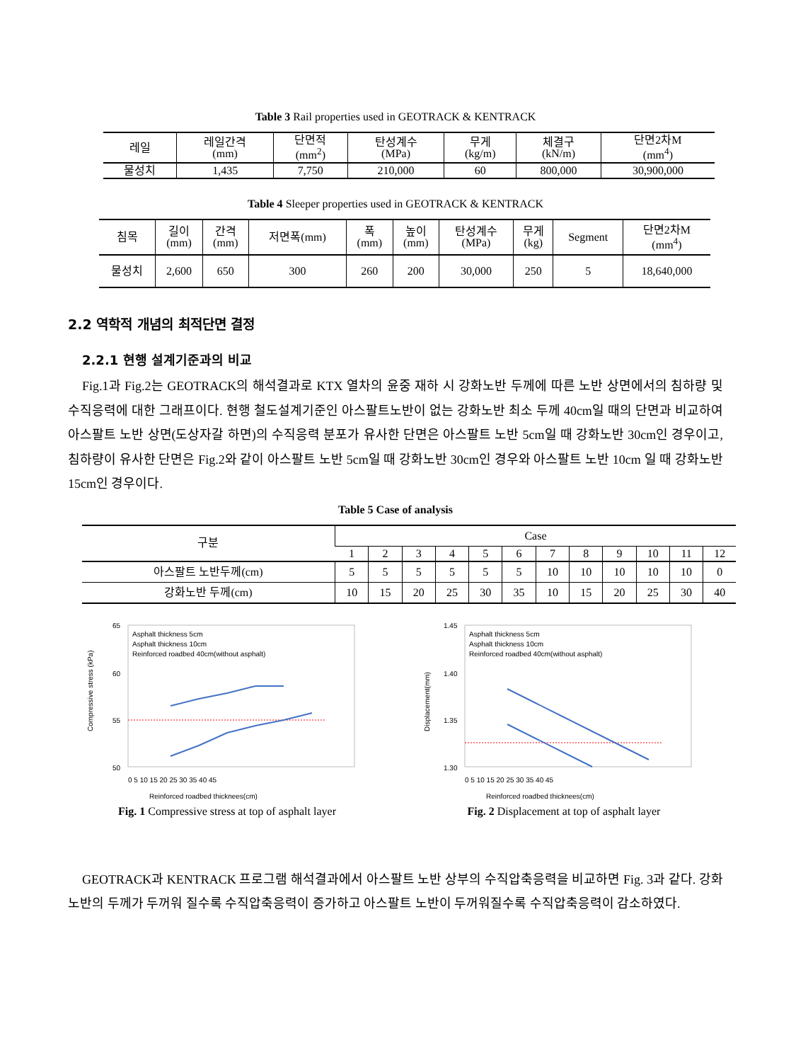Table 3 Rail properties used in GEOTRACK & KENTRACK
| 레일 | 레일간격 (mm) | 단면적 (mm<sup>2</sup>) | 탄성계수 (MPa) | 무게 (kg/m) | 체결구 (kN/m) | 단면2차M (mm<sup>4</sup>) |
| 물성치 | 1,435 | 7,750 | 210,000 | 60 | 800,000 | 30,900,000 |
Table 4 Sleeper properties used in GEOTRACK & KENTRACK
| 침목 | 길이 (mm) | 간격 (mm) | 저면폭(mm) | 폭 (mm) | 높이 (mm) | 탄성계수 (MPa) | 무게 (kg) | Segment | 단면2차M (mm<sup>4</sup>) |
| 물성치 | 2,600 | 650 | 300 | 260 | 200 | 30,000 | 250 | 5 | 18,640,000 |
2.2 역학적 개념의 최적단면 결정
2.2.1 현행 설계기준과의 비교
Fig.1과 Fig.2는 GEOTRACK의 해석결과로 KTX 열차의 윤중 재하 시 강화노반 두께에 따른 노반 상면에서의 침하량 및 수직응력에 대한 그래프이다. 현행 철도설계기준인 아스팔트노반이 없는 강화노반 최소 두께 40cm일 때의 단면과 비교하여 아스팔트 노반 상면(도상자갈 하면)의 수직응력 분포가 유사한 단면은 아스팔트 노반 5cm일 때 강화노반 30cm인 경우이고, 침하량이 유사한 단면은 Fig.2와 같이 아스팔트 노반 5cm일 때 강화노반 30cm인 경우와 아스팔트 노반 10cm 일 때 강화노반 15cm인 경우이다.
Table 5 Case of analysis
| 구분 | Case | | | | | | | | | | | |
| | 1 | 2 | 3 | 4 | 5 | 6 | 7 | 8 | 9 | 10 | 11 | 12 |
| 아스팔트 노반두께(cm) | 5 | 5 | 5 | 5 | 5 | 5 | 10 | 10 | 10 | 10 | 10 | 0 |
| 강화노반 두께(cm) | 10 | 15 | 20 | 25 | 30 | 35 | 10 | 15 | 20 | 25 | 30 | 40 |
Compressive stress (kPa)
65
60
55
50
Asphalt thickness 5cm
Asphalt thickness 10cm
Reinforced roadbed 40cm(without asphalt)
Reinforced roadbed thicknees(cm)
0 5 10 15 20 25 30 35 40 45
Fig. 1 Compressive stress at top of asphalt layer
Displacement(mm)
1.45
1.40
1.35
1.30
Asphalt thickness 5cm
Asphalt thickness 10cm
Reinforced roadbed 40cm(without asphalt)
Reinforced roadbed thicknees(cm)
0 5 10 15 20 25 30 35 40 45
Fig. 2 Displacement at top of asphalt layer
GEOTRACK과 KENTRACK 프로그램 해석결과에서 아스팔트 노반 상부의 수직압축응력을 비교하면 Fig. 3과 같다. 강화노반의 두께가 두꺼워 질수록 수직압축응력이 증가하고 아스팔트 노반이 두꺼워질수록 수직압축응력이 감소하였다.